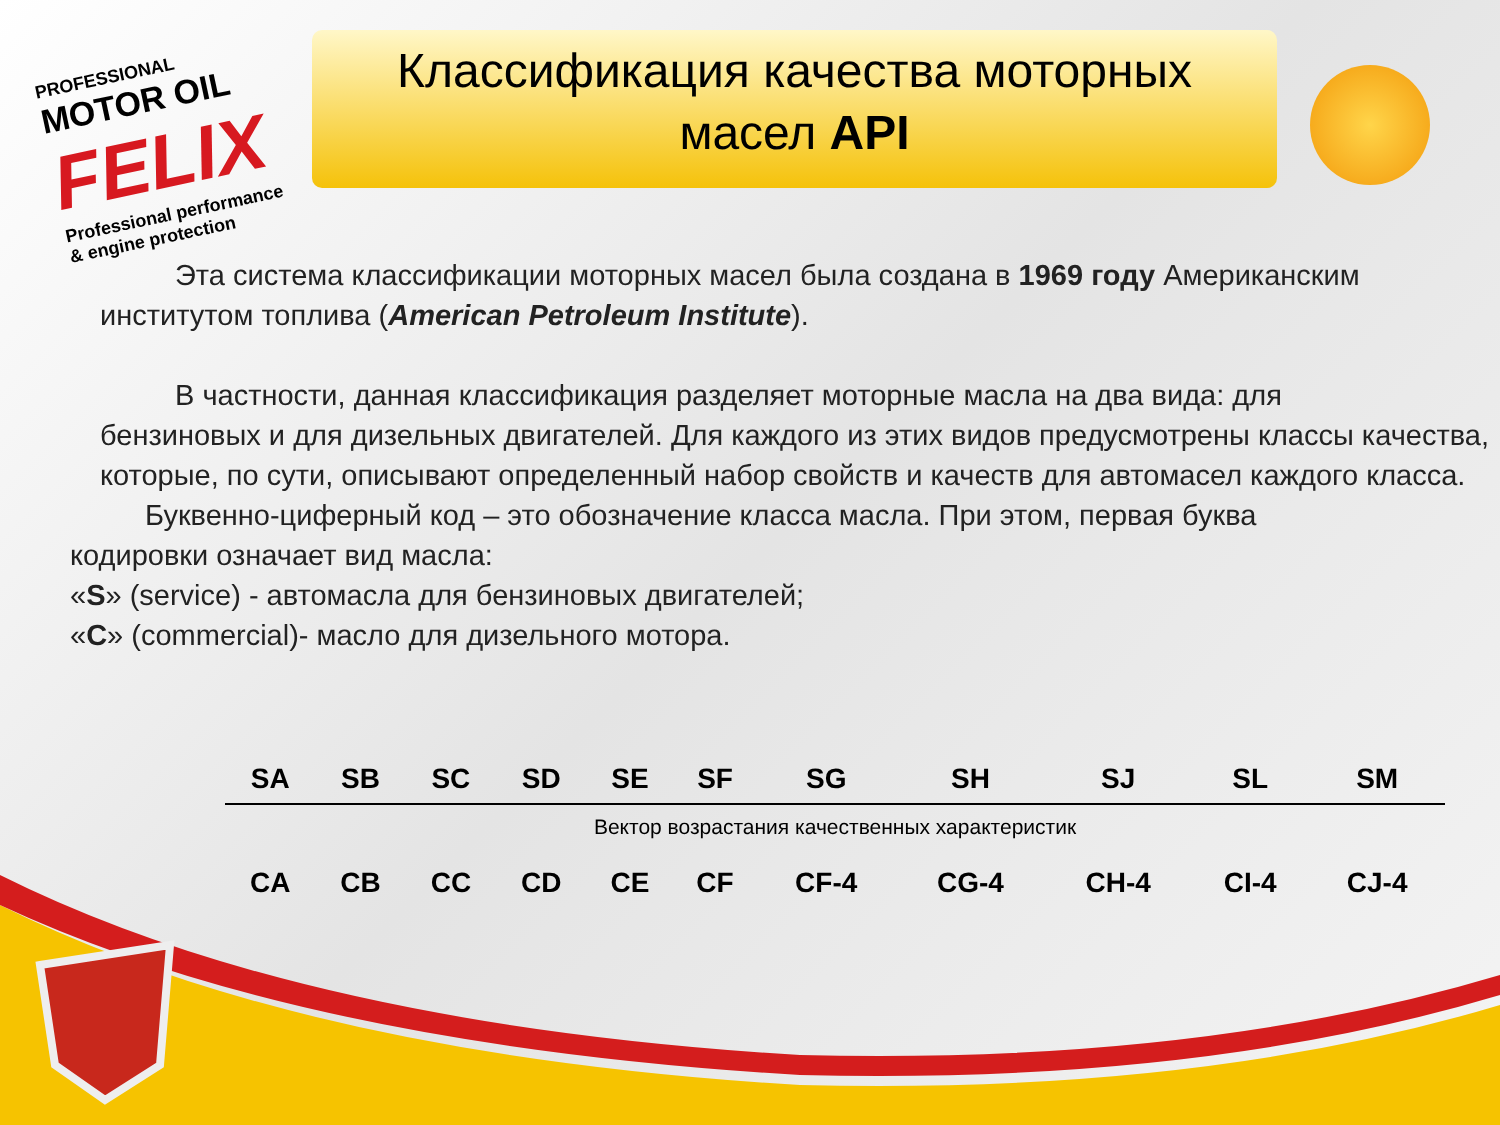PROFESSIONAL
MOTOR OIL
FELIX
Professional performance
& engine protection
Классификация качества моторных
масел API
Эта система классификации моторных масел была создана в 1969 году Американским
институтом топлива (American Petroleum Institute).
В частности, данная классификация разделяет моторные масла на два вида: для
бензиновых и для дизельных двигателей. Для каждого из этих видов предусмотрены классы качества, которые, по сути, описывают определенный набор свойств и качеств для автомасел каждого класса.
Буквенно-циферный код – это обозначение класса масла. При этом, первая буква
кодировки означает вид масла:
«S» (service) - автомасла для бензиновых двигателей;
«C» (commercial)- масло для дизельного мотора.
| SA | SB | SC | SD | SE | SF | SG | SH | SJ | SL | SM |
| Вектор возрастания качественных характеристик | | | | | | | | | | |
| CA | CB | CC | CD | CE | CF | CF-4 | CG-4 | CH-4 | CI-4 | CJ-4 |